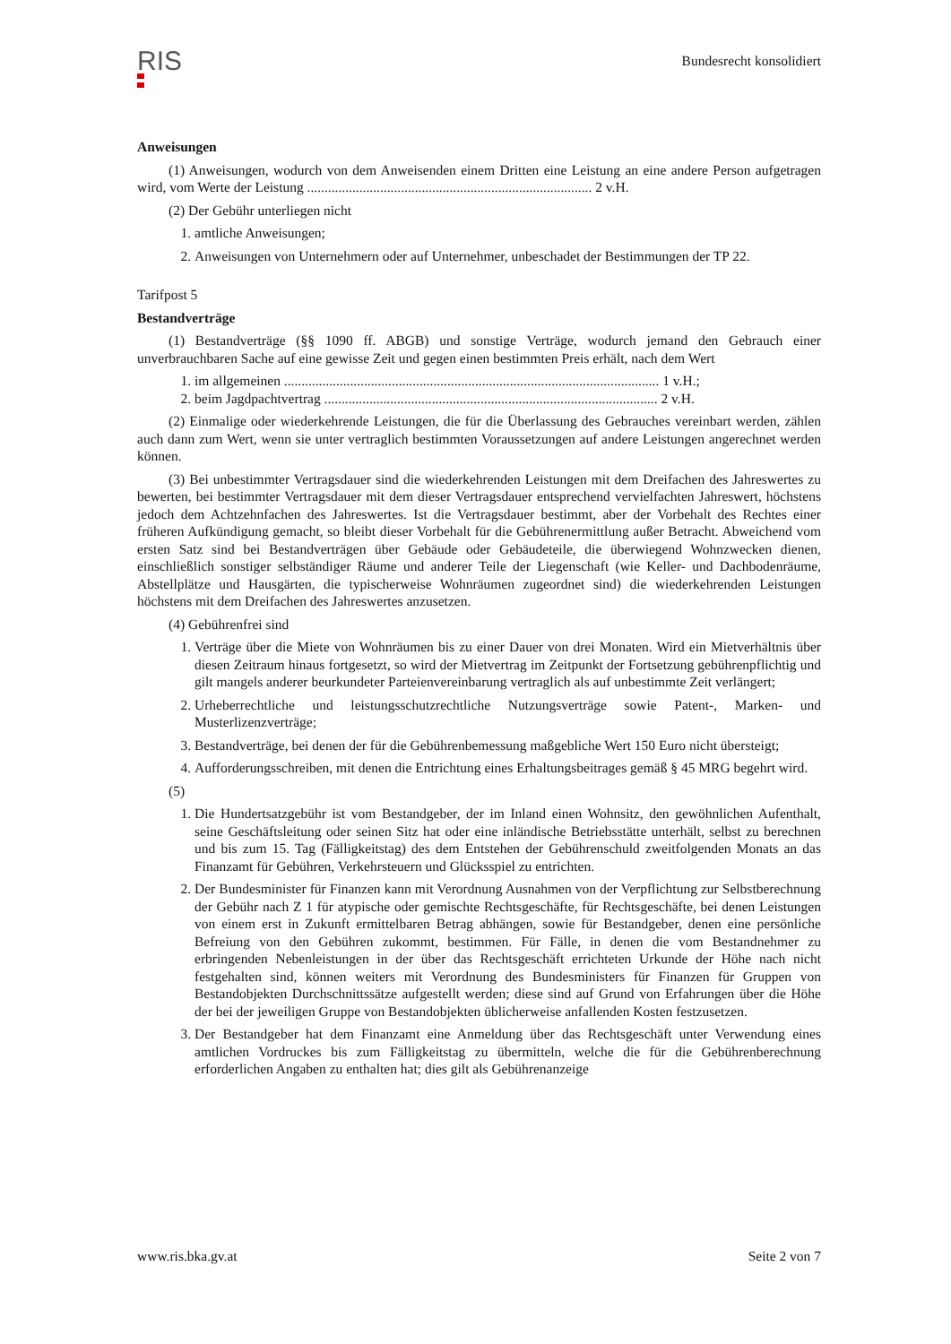RIS
Bundesrecht konsolidiert
Anweisungen
(1) Anweisungen, wodurch von dem Anweisenden einem Dritten eine Leistung an eine andere Person aufgetragen wird, vom Werte der Leistung .................................................................................. 2 v.H.
(2) Der Gebühr unterliegen nicht
1. amtliche Anweisungen;
2. Anweisungen von Unternehmern oder auf Unternehmer, unbeschadet der Bestimmungen der TP 22.
Tarifpost 5
Bestandverträge
(1) Bestandverträge (§§ 1090 ff. ABGB) und sonstige Verträge, wodurch jemand den Gebrauch einer unverbrauchbaren Sache auf eine gewisse Zeit und gegen einen bestimmten Preis erhält, nach dem Wert
1. im allgemeinen ............................................................................................................ 1 v.H.;
2. beim Jagdpachtvertrag ................................................................................................ 2 v.H.
(2) Einmalige oder wiederkehrende Leistungen, die für die Überlassung des Gebrauches vereinbart werden, zählen auch dann zum Wert, wenn sie unter vertraglich bestimmten Voraussetzungen auf andere Leistungen angerechnet werden können.
(3) Bei unbestimmter Vertragsdauer sind die wiederkehrenden Leistungen mit dem Dreifachen des Jahreswertes zu bewerten, bei bestimmter Vertragsdauer mit dem dieser Vertragsdauer entsprechend vervielfachten Jahreswert, höchstens jedoch dem Achtzehnfachen des Jahreswertes. Ist die Vertragsdauer bestimmt, aber der Vorbehalt des Rechtes einer früheren Aufkündigung gemacht, so bleibt dieser Vorbehalt für die Gebührenermittlung außer Betracht. Abweichend vom ersten Satz sind bei Bestandverträgen über Gebäude oder Gebäudeteile, die überwiegend Wohnzwecken dienen, einschließlich sonstiger selbständiger Räume und anderer Teile der Liegenschaft (wie Keller- und Dachbodenräume, Abstellplätze und Hausgärten, die typischerweise Wohnräumen zugeordnet sind) die wiederkehrenden Leistungen höchstens mit dem Dreifachen des Jahreswertes anzusetzen.
(4) Gebührenfrei sind
1. Verträge über die Miete von Wohnräumen bis zu einer Dauer von drei Monaten. Wird ein Mietverhältnis über diesen Zeitraum hinaus fortgesetzt, so wird der Mietvertrag im Zeitpunkt der Fortsetzung gebührenpflichtig und gilt mangels anderer beurkundeter Parteienvereinbarung vertraglich als auf unbestimmte Zeit verlängert;
2. Urheberrechtliche und leistungsschutzrechtliche Nutzungsverträge sowie Patent-, Marken- und Musterlizenzverträge;
3. Bestandverträge, bei denen der für die Gebührenbemessung maßgebliche Wert 150 Euro nicht übersteigt;
4. Aufforderungsschreiben, mit denen die Entrichtung eines Erhaltungsbeitrages gemäß § 45 MRG begehrt wird.
(5)
1. Die Hundertsatzgebühr ist vom Bestandgeber, der im Inland einen Wohnsitz, den gewöhnlichen Aufenthalt, seine Geschäftsleitung oder seinen Sitz hat oder eine inländische Betriebsstätte unterhält, selbst zu berechnen und bis zum 15. Tag (Fälligkeitstag) des dem Entstehen der Gebührenschuld zweitfolgenden Monats an das Finanzamt für Gebühren, Verkehrsteuern und Glücksspiel zu entrichten.
2. Der Bundesminister für Finanzen kann mit Verordnung Ausnahmen von der Verpflichtung zur Selbstberechnung der Gebühr nach Z 1 für atypische oder gemischte Rechtsgeschäfte, für Rechtsgeschäfte, bei denen Leistungen von einem erst in Zukunft ermittelbaren Betrag abhängen, sowie für Bestandgeber, denen eine persönliche Befreiung von den Gebühren zukommt, bestimmen. Für Fälle, in denen die vom Bestandnehmer zu erbringenden Nebenleistungen in der über das Rechtsgeschäft errichteten Urkunde der Höhe nach nicht festgehalten sind, können weiters mit Verordnung des Bundesministers für Finanzen für Gruppen von Bestandobjekten Durchschnittssätze aufgestellt werden; diese sind auf Grund von Erfahrungen über die Höhe der bei der jeweiligen Gruppe von Bestandobjekten üblicherweise anfallenden Kosten festzusetzen.
3. Der Bestandgeber hat dem Finanzamt eine Anmeldung über das Rechtsgeschäft unter Verwendung eines amtlichen Vordruckes bis zum Fälligkeitstag zu übermitteln, welche die für die Gebührenberechnung erforderlichen Angaben zu enthalten hat; dies gilt als Gebührenanzeige
www.ris.bka.gv.at Seite 2 von 7